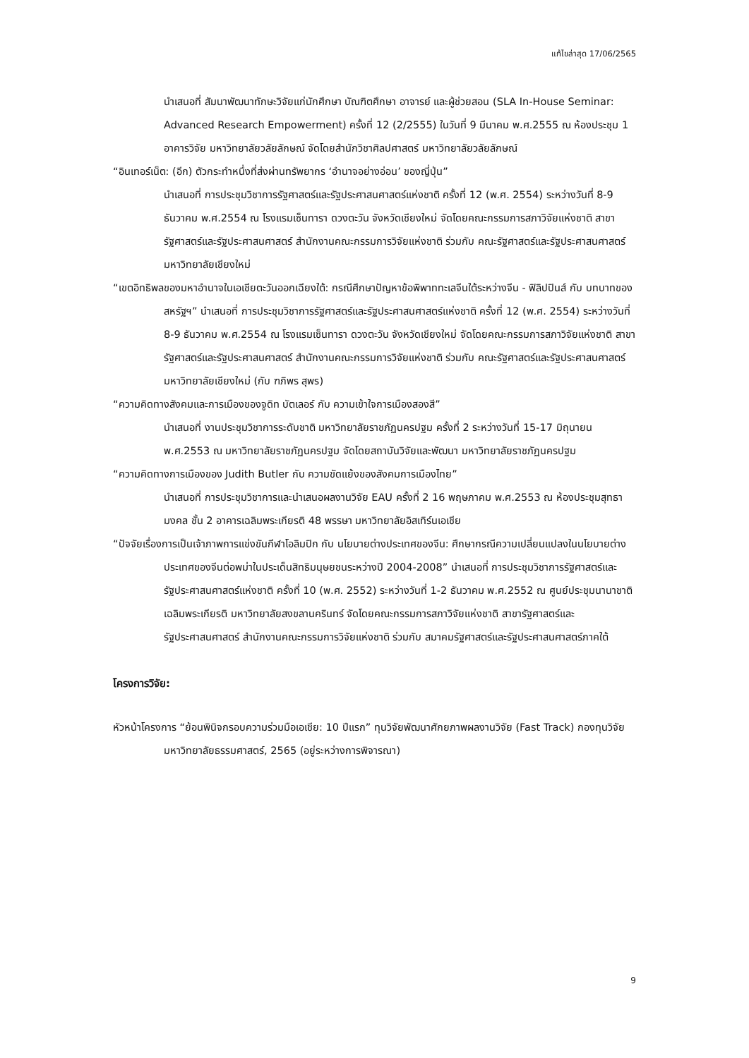แก้ไขล่าสุด 17/06/2565
นำเสนอที่ สัมนาพัฒนาทักษะวิจัยแก่นักศึกษา บัณฑิตศึกษา อาจารย์ และผู้ช่วยสอน (SLA In-House Seminar: Advanced Research Empowerment) ครั้งที่ 12 (2/2555) ในวันที่ 9 มีนาคม พ.ศ.2555 ณ ห้องประชุม 1 อาคารวิจัย มหาวิทยาลัยวลัยลักษณ์ จัดโดยสำนักวิชาศิลปศาสตร์ มหาวิทยาลัยวลัยลักษณ์
“อินเทอร์เน็ต: (อีก) ตัวกระทำหนึ่งที่ส่งผ่านทรัพยากร ‘อำนาจอย่างอ่อน’ ของญี่ปุ่น”
นำเสนอที่ การประชุมวิชาการรัฐศาสตร์และรัฐประศาสนศาสตร์แห่งชาติ ครั้งที่ 12 (พ.ศ. 2554) ระหว่างวันที่ 8-9 ธันวาคม พ.ศ.2554 ณ โรงแรมเซ็นทารา ดวงตะวัน จังหวัดเชียงใหม่ จัดโดยคณะกรรมการสภาวิจัยแห่งชาติ สาขารัฐศาสตร์และรัฐประศาสนศาสตร์ สำนักงานคณะกรรมการวิจัยแห่งชาติ ร่วมกับ คณะรัฐศาสตร์และรัฐประศาสนศาสตร์ มหาวิทยาลัยเชียงใหม่
“เขตอิทธิพลของมหาอำนาจในเอเชียตะวันออกเฉียงใต้: กรณีศึกษาปัญหาข้อพิพาททะเลจีนใต้ระหว่างจีน - ฟิลิปปินส์ กับ บทบาทของสหรัฐฯ” นำเสนอที่ การประชุมวิชาการรัฐศาสตร์และรัฐประศาสนศาสตร์แห่งชาติ ครั้งที่ 12 (พ.ศ. 2554) ระหว่างวันที่ 8-9 ธันวาคม พ.ศ.2554 ณ โรงแรมเซ็นทารา ดวงตะวัน จังหวัดเชียงใหม่ จัดโดยคณะกรรมการสภาวิจัยแห่งชาติ สาขารัฐศาสตร์และรัฐประศาสนศาสตร์ สำนักงานคณะกรรมการวิจัยแห่งชาติ ร่วมกับ คณะรัฐศาสตร์และรัฐประศาสนศาสตร์ มหาวิทยาลัยเชียงใหม่ (กับ ฑภิพร สุพร)
“ความคิดทางสังคมและการเมืองของจูดิท บัตเลอร์ กับ ความเข้าใจการเมืองสองสี”
นำเสนอที่ งานประชุมวิชาการระดับชาติ มหาวิทยาลัยราชภัฏนครปฐม ครั้งที่ 2 ระหว่างวันที่ 15-17 มิถุนายน พ.ศ.2553 ณ มหาวิทยาลัยราชภัฏนครปฐม จัดโดยสถาบันวิจัยและพัฒนา มหาวิทยาลัยราชภัฏนครปฐม
“ความคิดทางการเมืองของ Judith Butler กับ ความขัดแย้งของสังคมการเมืองไทย”
นำเสนอที่ การประชุมวิชาการและนำเสนอผลงานวิจัย EAU ครั้งที่ 2 16 พฤษภาคม พ.ศ.2553 ณ ห้องประชุมสุทธามงคล ชั้น 2 อาคารเฉลิมพระเกียรติ 48 พรรษา มหาวิทยาลัยอิสเทิร์นเอเชีย
“ปัจจัยเรื่องการเป็นเจ้าภาพการแข่งขันกีฬาโอลิมปิก กับ นโยบายต่างประเทศของจีน: ศึกษากรณีความเปลี่ยนแปลงในนโยบายต่างประเทศของจีนต่อพม่าในประเด็นสิทธิมนุษยชนระหว่างปี 2004-2008” นำเสนอที่ การประชุมวิชาการรัฐศาสตร์และรัฐประศาสนศาสตร์แห่งชาติ ครั้งที่ 10 (พ.ศ. 2552) ระหว่างวันที่ 1-2 ธันวาคม พ.ศ.2552 ณ ศูนย์ประชุมนานาชาติเฉลิมพระเกียรติ มหาวิทยาลัยสงขลานครินทร์ จัดโดยคณะกรรมการสภาวิจัยแห่งชาติ สาขารัฐศาสตร์และรัฐประศาสนศาสตร์ สำนักงานคณะกรรมการวิจัยแห่งชาติ ร่วมกับ สมาคมรัฐศาสตร์และรัฐประศาสนศาสตร์ภาคใต้
โครงการวิจัย:
หัวหน้าโครงการ “ย้อนพินิจกรอบความร่วมมือเอเชีย: 10 ปีแรก” ทุนวิจัยพัฒนาศักยภาพผลงานวิจัย (Fast Track) กองทุนวิจัยมหาวิทยาลัยธรรมศาสตร์, 2565 (อยู่ระหว่างการพิจารณา)
9